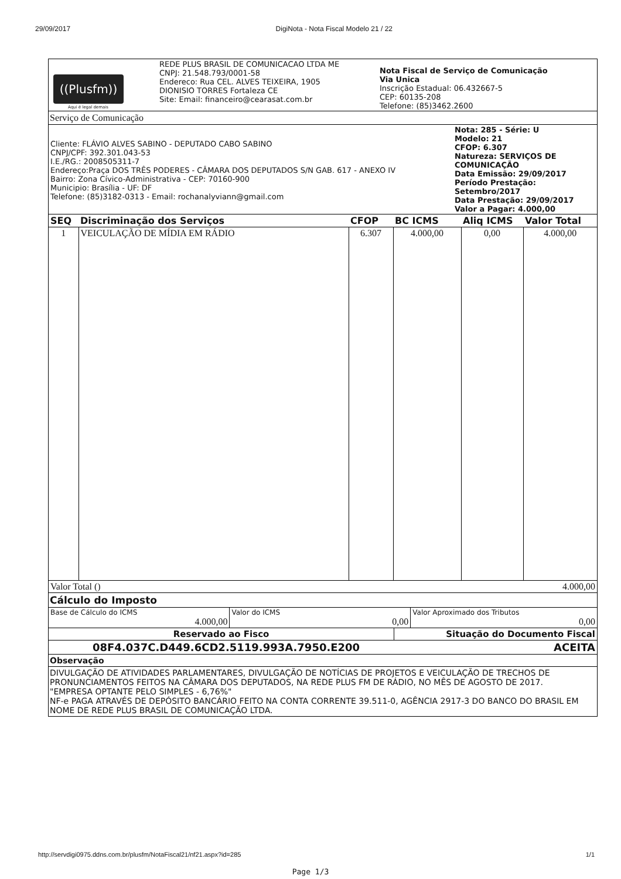29/09/2017 DigiNota - Nota Fiscal Modelo 21 / 22
| ((Plusfm)) Aqui é legal demais | REDE PLUS BRASIL DE COMUNICACAO LTDA ME CNPJ: 21.548.793/0001-58 Endereco: Rua CEL. ALVES TEIXEIRA, 1905 DIONISIO TORRES Fortaleza CE Site: Email: financeiro@cearasat.com.br | Nota Fiscal de Serviço de Comunicação Via Unica Inscrição Estadual: 06.432667-5 CEP: 60135-208 Telefone: (85)3462.2600 |
Serviço de Comunicação
| Cliente: FLÁVIO ALVES SABINO - DEPUTADO CABO SABINO CNPJ/CPF: 392.301.043-53 I.E./RG.: 2008505311-7 Endereço:Praça DOS TRÊS PODERES - CÂMARA DOS DEPUTADOS S/N GAB. 617 - ANEXO IV Bairro: Zona Cívico-Administrativa - CEP: 70160-900 Municipio: Brasília - UF: DF Telefone: (85)3182-0313 - Email: rochanalyviann@gmail.com | Nota: 285 - Série: U Modelo: 21 CFOP: 6.307 Natureza: SERVIÇOS DE COMUNICAÇÃO Data Emissão: 29/09/2017 Período Prestação: Setembro/2017 Data Prestação: 29/09/2017 Valor a Pagar: 4.000,00 |
| SEQ | Discriminação dos Serviços | CFOP | BC ICMS | Aliq ICMS | Valor Total |
| --- | --- | --- | --- | --- | --- |
| 1 | VEICULAÇÃO DE MÍDIA EM RÁDIO | 6.307 | 4.000,00 | 0,00 | 4.000,00 |
| Valor Total () | 4.000,00 |
Cálculo do Imposto
| Base de Cálculo do ICMS 4.000,00 | Valor do ICMS 0,00 | Valor Aproximado dos Tributos 0,00 |
| Reservado ao Fisco | Situação do Documento Fiscal |
| 08F4.037C.D449.6CD2.5119.993A.7950.E200 | ACEITA |
Observação
DIVULGAÇÃO DE ATIVIDADES PARLAMENTARES, DIVULGAÇÃO DE NOTÍCIAS DE PROJETOS E VEICULAÇÃO DE TRECHOS DE PRONUNCIAMENTOS FEITOS NA CÂMARA DOS DEPUTADOS, NA REDE PLUS FM DE RÁDIO, NO MÊS DE AGOSTO DE 2017.
"EMPRESA OPTANTE PELO SIMPLES - 6,76%"
NF-e PAGA ATRAVÉS DE DEPÓSITO BANCÁRIO FEITO NA CONTA CORRENTE 39.511-0, AGÊNCIA 2917-3 DO BANCO DO BRASIL EM NOME DE REDE PLUS BRASIL DE COMUNICAÇÃO LTDA.
http://servdigi0975.ddns.com.br/plusfm/NotaFiscal21/nf21.aspx?id=285 1/1
Page 1/3